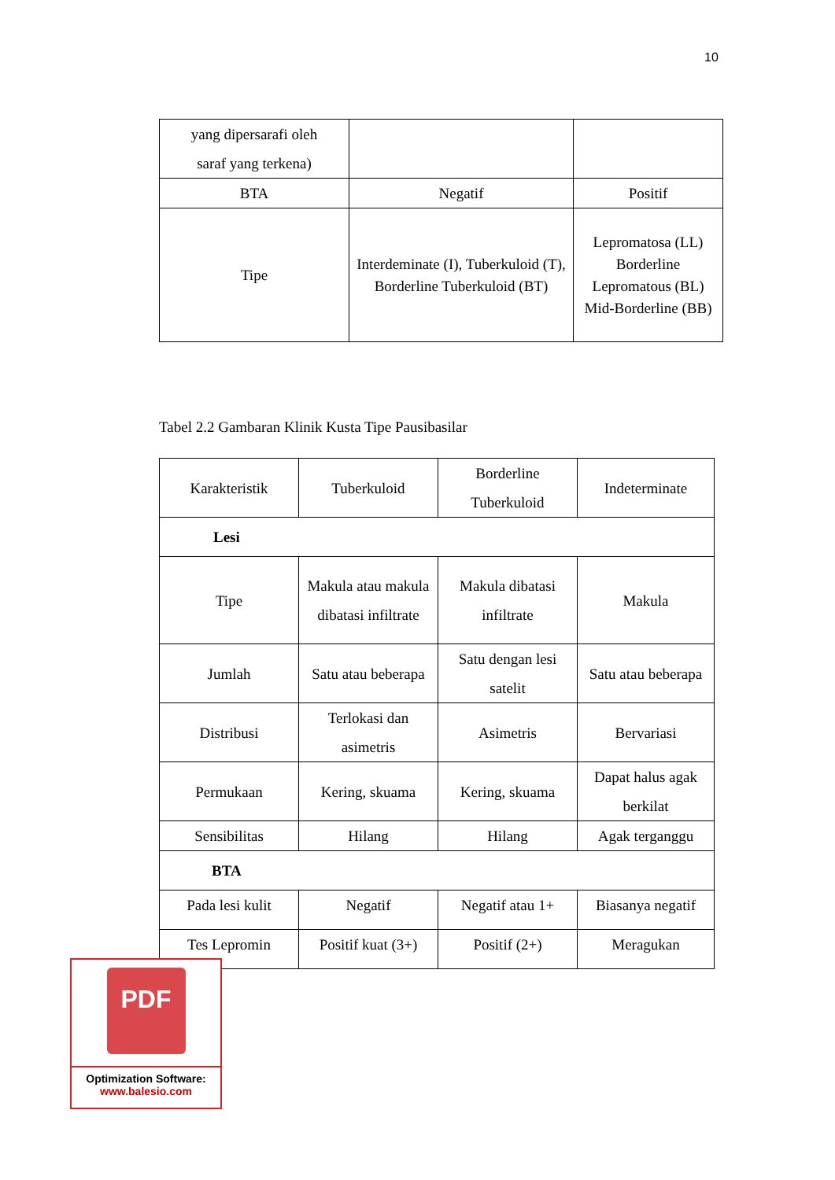10
| yang dipersarafi oleh saraf yang terkena) | | |
| BTA | Negatif | Positif |
| Tipe | Interdeminate (I), Tuberkuloid (T), Borderline Tuberkuloid (BT) | Lepromatosa (LL) Borderline Lepromatous (BL) Mid-Borderline (BB) |
Tabel 2.2 Gambaran Klinik Kusta Tipe Pausibasilar
| Karakteristik | Tuberkuloid | Borderline Tuberkuloid | Indeterminate |
| Lesi | | | |
| Tipe | Makula atau makula dibatasi infiltrate | Makula dibatasi infiltrate | Makula |
| Jumlah | Satu atau beberapa | Satu dengan lesi satelit | Satu atau beberapa |
| Distribusi | Terlokasi dan asimetris | Asimetris | Bervariasi |
| Permukaan | Kering, skuama | Kering, skuama | Dapat halus agak berkilat |
| Sensibilitas | Hilang | Hilang | Agak terganggu |
| BTA | | | |
| Pada lesi kulit | Negatif | Negatif atau 1+ | Biasanya negatif |
| Tes Lepromin | Positif kuat (3+) | Positif (2+) | Meragukan |
PDF
Optimization Software:
www.balesio.com